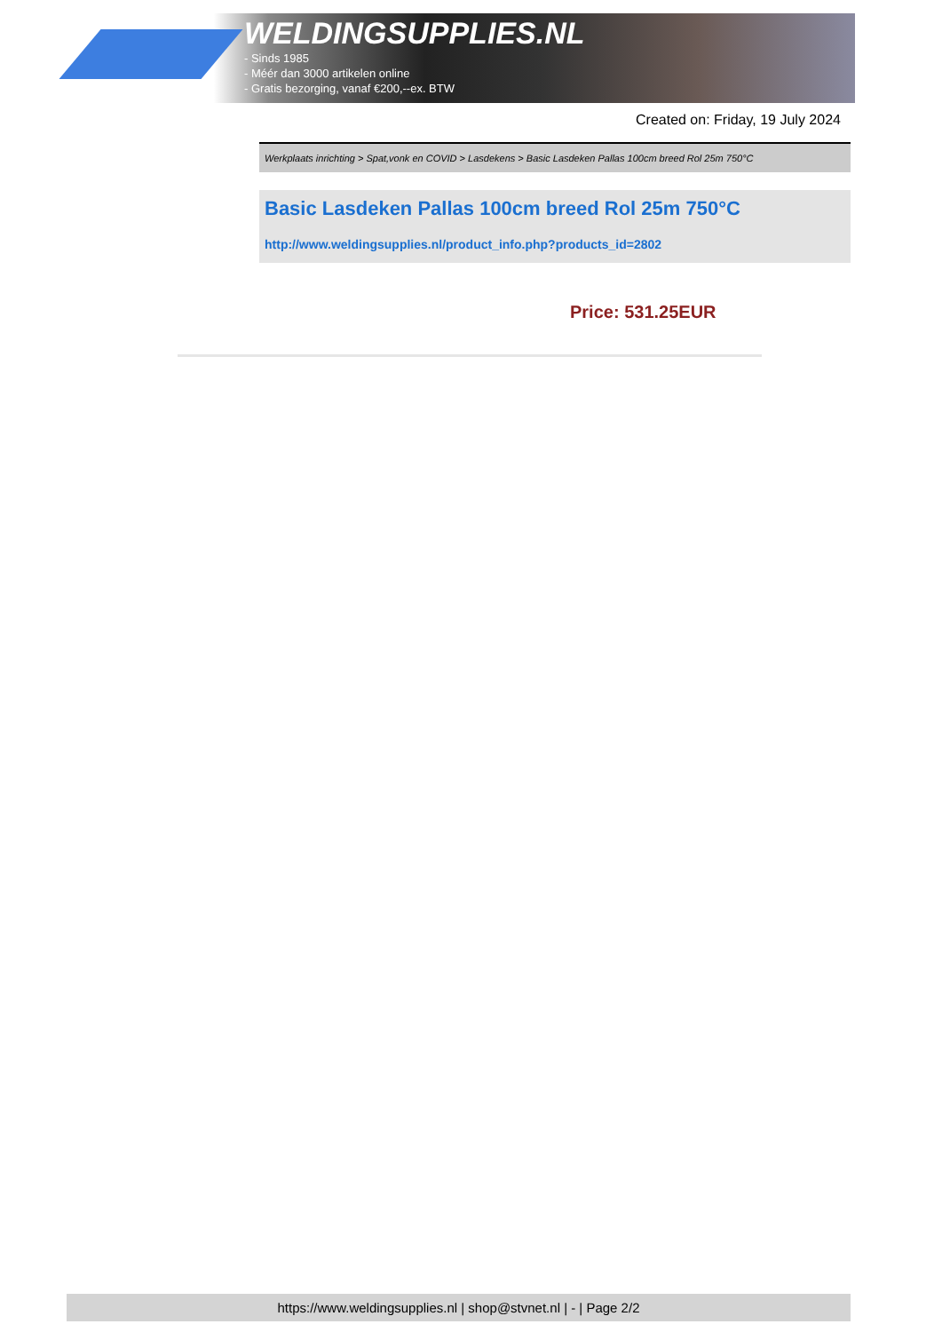WELDINGSUPPLIES.NL
- Sinds 1985
- Méér dan 3000 artikelen online
- Gratis bezorging, vanaf €200,--ex. BTW
Created on: Friday, 19 July 2024
Werkplaats inrichting > Spat,vonk en COVID > Lasdekens > Basic Lasdeken Pallas 100cm breed Rol 25m 750°C
Basic Lasdeken Pallas 100cm breed Rol 25m 750°C
http://www.weldingsupplies.nl/product_info.php?products_id=2802
Price: 531.25EUR
https://www.weldingsupplies.nl | shop@stvnet.nl | - | Page 2/2